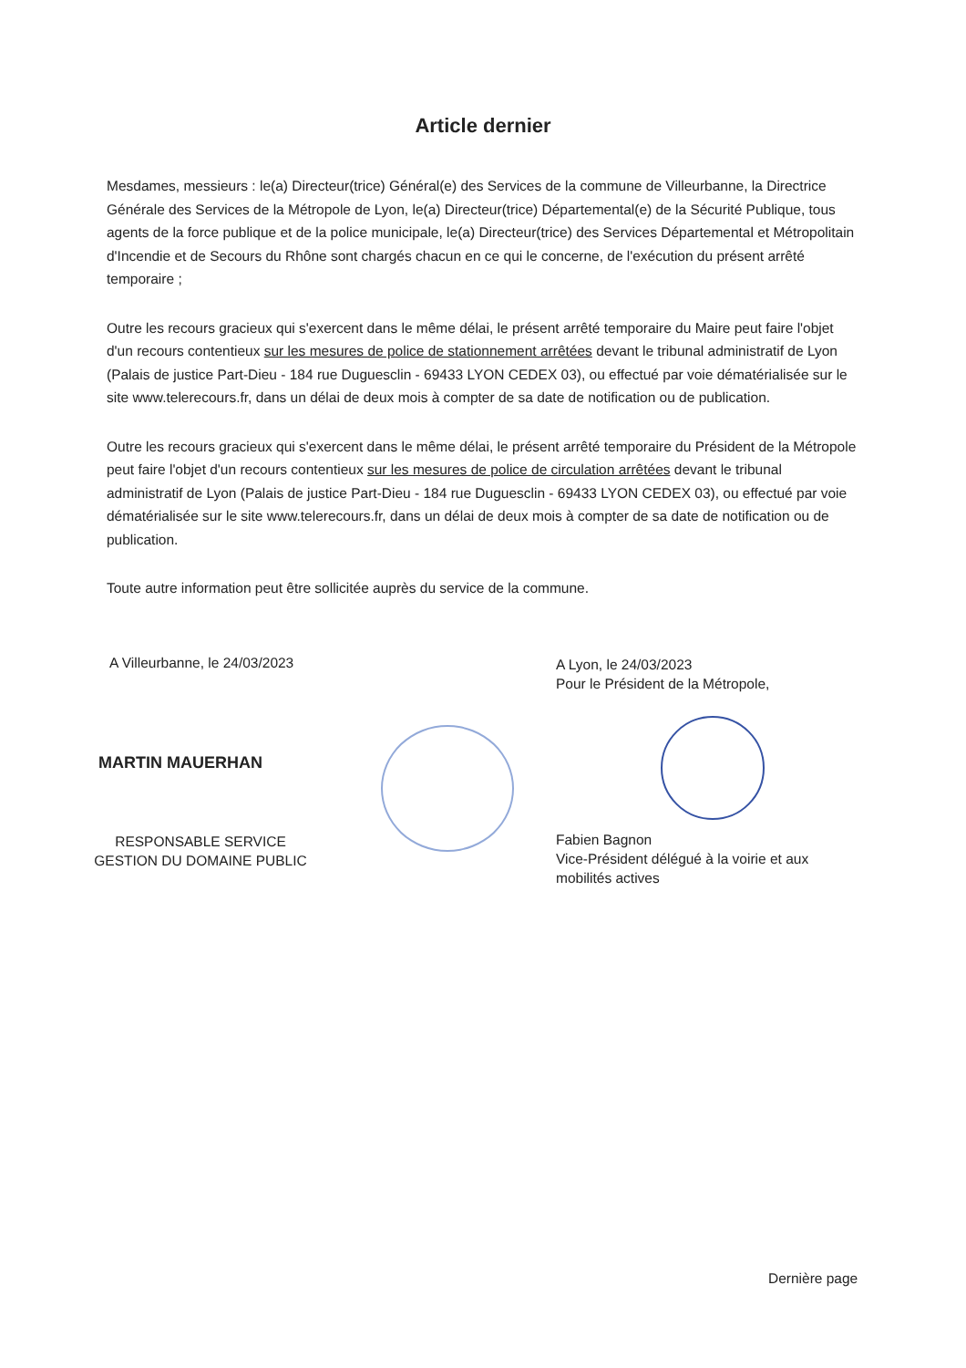Article dernier
Mesdames, messieurs : le(a) Directeur(trice) Général(e) des Services de la commune de Villeurbanne, la Directrice Générale des Services de la Métropole de Lyon, le(a) Directeur(trice) Départemental(e) de la Sécurité Publique, tous agents de la force publique et de la police municipale, le(a) Directeur(trice) des Services Départemental et Métropolitain d'Incendie et de Secours du Rhône sont chargés chacun en ce qui le concerne, de l'exécution du présent arrêté temporaire ;
Outre les recours gracieux qui s'exercent dans le même délai, le présent arrêté temporaire du Maire peut faire l'objet d'un recours contentieux sur les mesures de police de stationnement arrêtées devant le tribunal administratif de Lyon (Palais de justice Part-Dieu - 184 rue Duguesclin - 69433 LYON CEDEX 03), ou effectué par voie dématérialisée sur le site www.telerecours.fr, dans un délai de deux mois à compter de sa date de notification ou de publication.
Outre les recours gracieux qui s'exercent dans le même délai, le présent arrêté temporaire du Président de la Métropole peut faire l'objet d'un recours contentieux sur les mesures de police de circulation arrêtées devant le tribunal administratif de Lyon (Palais de justice Part-Dieu - 184 rue Duguesclin - 69433 LYON CEDEX 03), ou effectué par voie dématérialisée sur le site www.telerecours.fr, dans un délai de deux mois à compter de sa date de notification ou de publication.
Toute autre information peut être sollicitée auprès du service de la commune.
A Villeurbanne, le 24/03/2023
MARTIN MAUERHAN
RESPONSABLE SERVICE
GESTION DU DOMAINE PUBLIC
A Lyon, le 24/03/2023
Pour le Président de la Métropole,
Fabien Bagnon
Vice-Président délégué à la voirie et aux mobilités actives
Dernière page